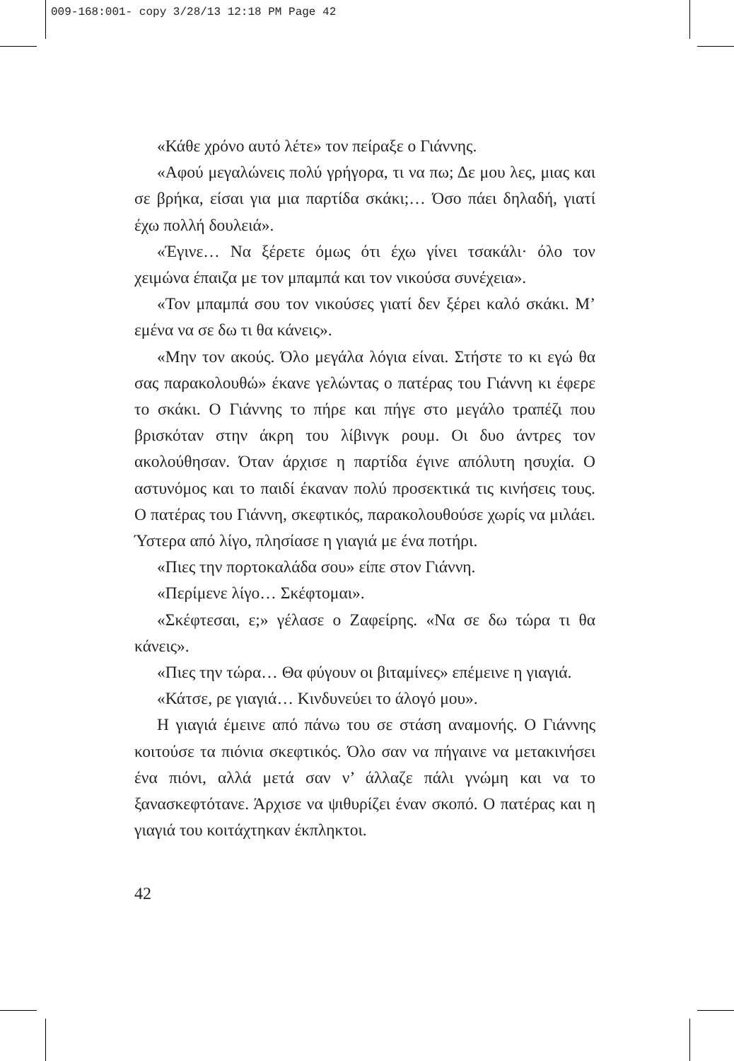009-168:001- copy 3/28/13 12:18 PM Page 42
«Κάθε χρόνο αυτό λέτε» τον πείραξε ο Γιάννης.
«Αφού μεγαλώνεις πολύ γρήγορα, τι να πω; Δε μου λες, μιας και σε βρήκα, είσαι για μια παρτίδα σκάκι;… Όσο πάει δηλαδή, γιατί έχω πολλή δουλειά».
«Έγινε… Να ξέρετε όμως ότι έχω γίνει τσακάλι· όλο τον χειμώνα έπαιζα με τον μπαμπά και τον νικούσα συνέχεια».
«Τον μπαμπά σου τον νικούσες γιατί δεν ξέρει καλό σκάκι. Μ’ εμένα να σε δω τι θα κάνεις».
«Μην τον ακούς. Όλο μεγάλα λόγια είναι. Στήστε το κι εγώ θα σας παρακολουθώ» έκανε γελώντας ο πατέρας του Γιάννη κι έφερε το σκάκι. Ο Γιάννης το πήρε και πήγε στο μεγάλο τραπέζι που βρισκόταν στην άκρη του λίβινγκ ρουμ. Οι δυο άντρες τον ακολούθησαν. Όταν άρχισε η παρτίδα έγινε απόλυτη ησυχία. Ο αστυνόμος και το παιδί έκαναν πολύ προσεκτικά τις κινήσεις τους. Ο πατέρας του Γιάννη, σκεφτικός, παρακολουθούσε χωρίς να μιλάει. Ύστερα από λίγο, πλησίασε η γιαγιά με ένα ποτήρι.
«Πιες την πορτοκαλάδα σου» είπε στον Γιάννη.
«Περίμενε λίγο… Σκέφτομαι».
«Σκέφτεσαι, ε;» γέλασε ο Ζαφείρης. «Να σε δω τώρα τι θα κάνεις».
«Πιες την τώρα… Θα φύγουν οι βιταμίνες» επέμεινε η γιαγιά.
«Κάτσε, ρε γιαγιά… Κινδυνεύει το άλογό μου».
Η γιαγιά έμεινε από πάνω του σε στάση αναμονής. Ο Γιάννης κοιτούσε τα πιόνια σκεφτικός. Όλο σαν να πήγαινε να μετακινήσει ένα πιόνι, αλλά μετά σαν ν’ άλλαζε πάλι γνώμη και να το ξανασκεφτότανε. Άρχισε να ψιθυρίζει έναν σκοπό. Ο πατέρας και η γιαγιά του κοιτάχτηκαν έκπληκτοι.
42